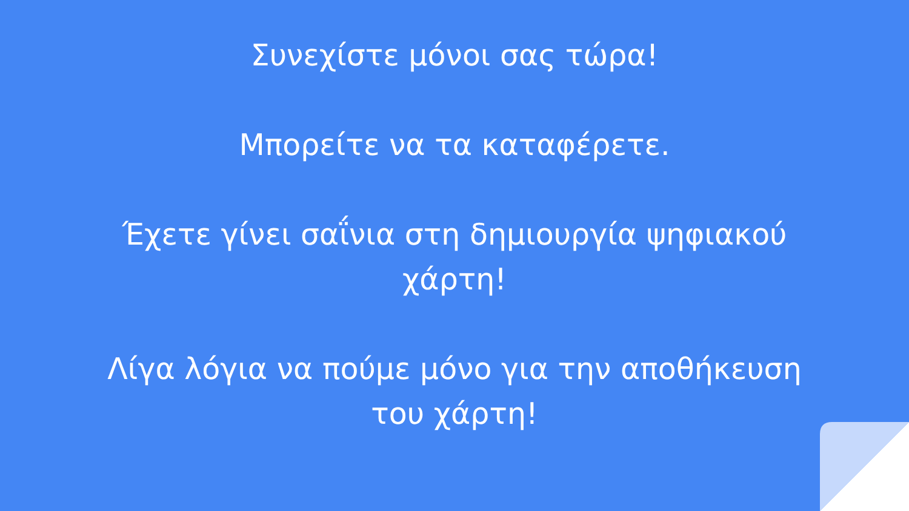Συνεχίστε μόνοι σας τώρα!
Μπορείτε να τα καταφέρετε.
Έχετε γίνει σαΐνια στη δημιουργία ψηφιακού
χάρτη!
Λίγα λόγια να πούμε μόνο για την αποθήκευση
του χάρτη!